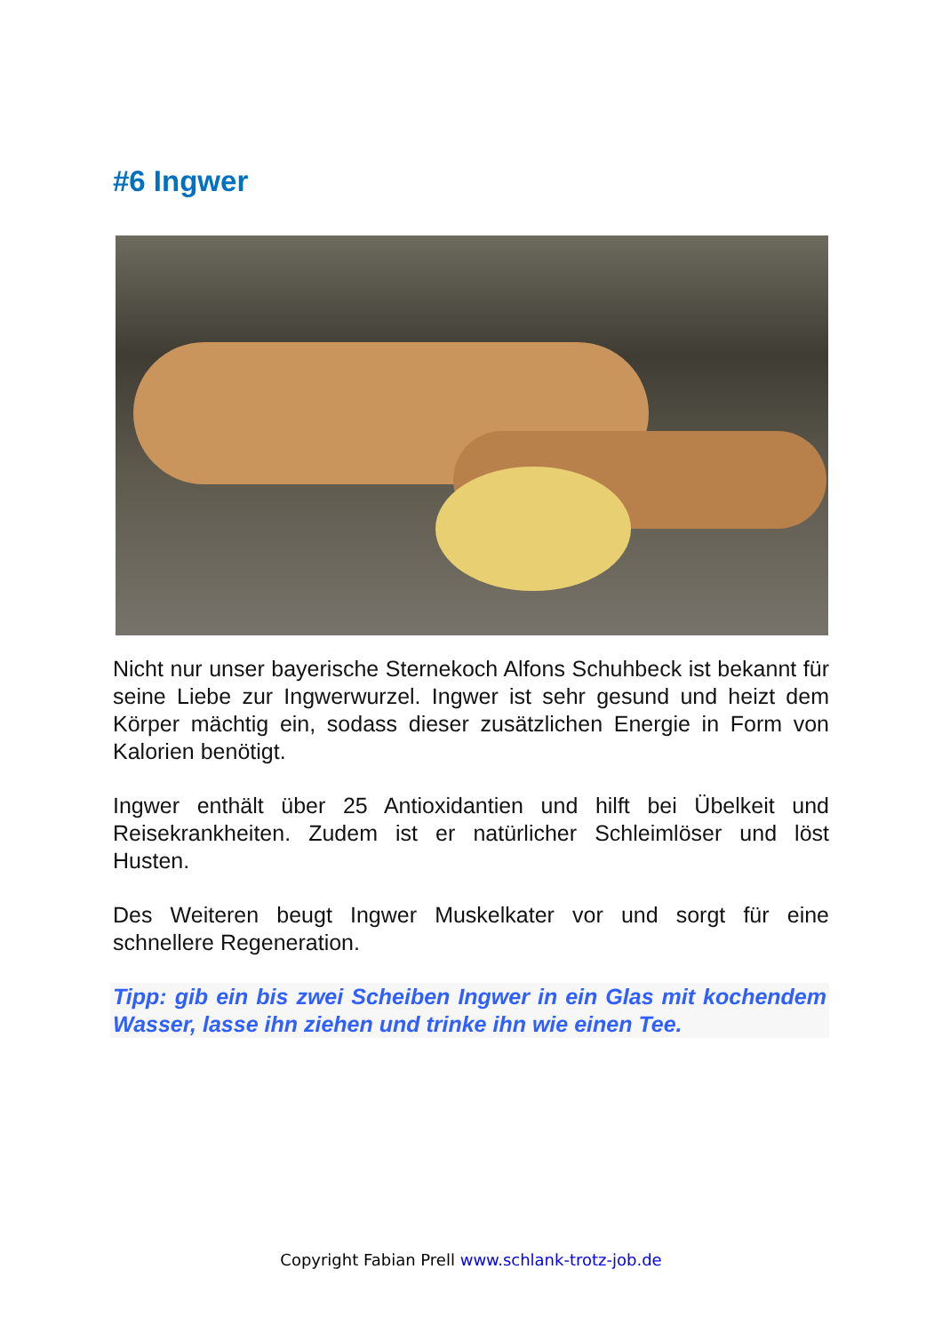#6 Ingwer
Nicht nur unser bayerische Sternekoch Alfons Schuhbeck ist bekannt für seine Liebe zur Ingwerwurzel. Ingwer ist sehr gesund und heizt dem Körper mächtig ein, sodass dieser zusätzlichen Energie in Form von Kalorien benötigt.
Ingwer enthält über 25 Antioxidantien und hilft bei Übelkeit und Reisekrankheiten. Zudem ist er natürlicher Schleimlöser und löst Husten.
Des Weiteren beugt Ingwer Muskelkater vor und sorgt für eine schnellere Regeneration.
Tipp: gib ein bis zwei Scheiben Ingwer in ein Glas mit kochendem Wasser, lasse ihn ziehen und trinke ihn wie einen Tee.
Copyright Fabian Prell www.schlank-trotz-job.de